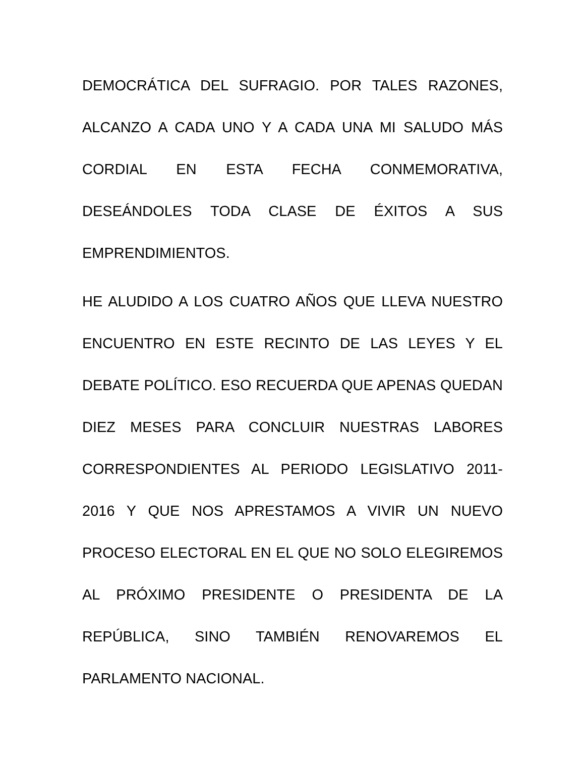DEMOCRÁTICA DEL SUFRAGIO. POR TALES RAZONES, ALCANZO A CADA UNO Y A CADA UNA MI SALUDO MÁS CORDIAL EN ESTA FECHA CONMEMORATIVA, DESEÁNDOLES TODA CLASE DE ÉXITOS A SUS EMPRENDIMIENTOS.
HE ALUDIDO A LOS CUATRO AÑOS QUE LLEVA NUESTRO ENCUENTRO EN ESTE RECINTO DE LAS LEYES Y EL DEBATE POLÍTICO. ESO RECUERDA QUE APENAS QUEDAN DIEZ MESES PARA CONCLUIR NUESTRAS LABORES CORRESPONDIENTES AL PERIODO LEGISLATIVO 2011-2016 Y QUE NOS APRESTAMOS A VIVIR UN NUEVO PROCESO ELECTORAL EN EL QUE NO SOLO ELEGIREMOS AL PRÓXIMO PRESIDENTE O PRESIDENTA DE LA REPÚBLICA, SINO TAMBIÉN RENOVAREMOS EL PARLAMENTO NACIONAL.